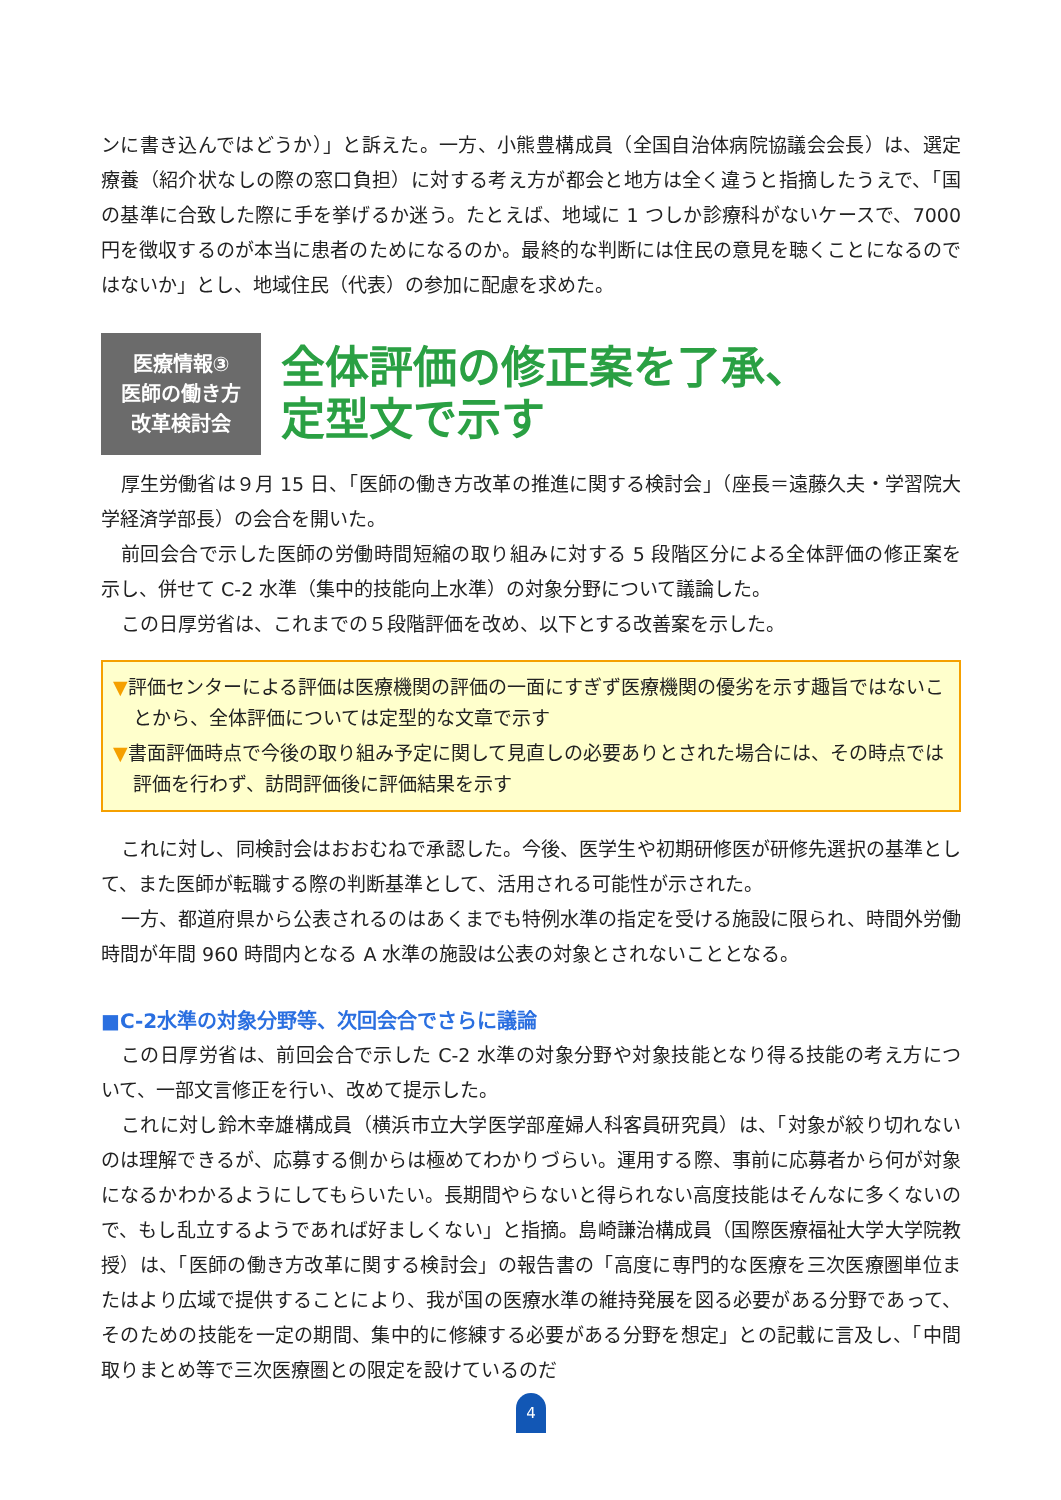ンに書き込んではどうか）」と訴えた。一方、小熊豊構成員（全国自治体病院協議会会長）は、選定療養（紹介状なしの際の窓口負担）に対する考え方が都会と地方は全く違うと指摘したうえで、「国の基準に合致した際に手を挙げるか迷う。たとえば、地域に 1 つしか診療科がないケースで、7000 円を徴収するのが本当に患者のためになるのか。最終的な判断には住民の意見を聴くことになるのではないか」とし、地域住民（代表）の参加に配慮を求めた。
医療情報③
医師の働き方
改革検討会
全体評価の修正案を了承、
定型文で示す
厚生労働省は９月 15 日、「医師の働き方改革の推進に関する検討会」（座長＝遠藤久夫・学習院大学経済学部長）の会合を開いた。
前回会合で示した医師の労働時間短縮の取り組みに対する 5 段階区分による全体評価の修正案を示し、併せて C-2 水準（集中的技能向上水準）の対象分野について議論した。
この日厚労省は、これまでの５段階評価を改め、以下とする改善案を示した。
▼評価センターによる評価は医療機関の評価の一面にすぎず医療機関の優劣を示す趣旨ではないことから、全体評価については定型的な文章で示す
▼書面評価時点で今後の取り組み予定に関して見直しの必要ありとされた場合には、その時点では評価を行わず、訪問評価後に評価結果を示す
これに対し、同検討会はおおむねで承認した。今後、医学生や初期研修医が研修先選択の基準として、また医師が転職する際の判断基準として、活用される可能性が示された。
一方、都道府県から公表されるのはあくまでも特例水準の指定を受ける施設に限られ、時間外労働時間が年間 960 時間内となる A 水準の施設は公表の対象とされないこととなる。
■C-2水準の対象分野等、次回会合でさらに議論
この日厚労省は、前回会合で示した C-2 水準の対象分野や対象技能となり得る技能の考え方について、一部文言修正を行い、改めて提示した。
これに対し鈴木幸雄構成員（横浜市立大学医学部産婦人科客員研究員）は、「対象が絞り切れないのは理解できるが、応募する側からは極めてわかりづらい。運用する際、事前に応募者から何が対象になるかわかるようにしてもらいたい。長期間やらないと得られない高度技能はそんなに多くないので、もし乱立するようであれば好ましくない」と指摘。島崎謙治構成員（国際医療福祉大学大学院教授）は、「医師の働き方改革に関する検討会」の報告書の「高度に専門的な医療を三次医療圏単位またはより広域で提供することにより、我が国の医療水準の維持発展を図る必要がある分野であって、そのための技能を一定の期間、集中的に修練する必要がある分野を想定」との記載に言及し、「中間取りまとめ等で三次医療圏との限定を設けているのだ
4